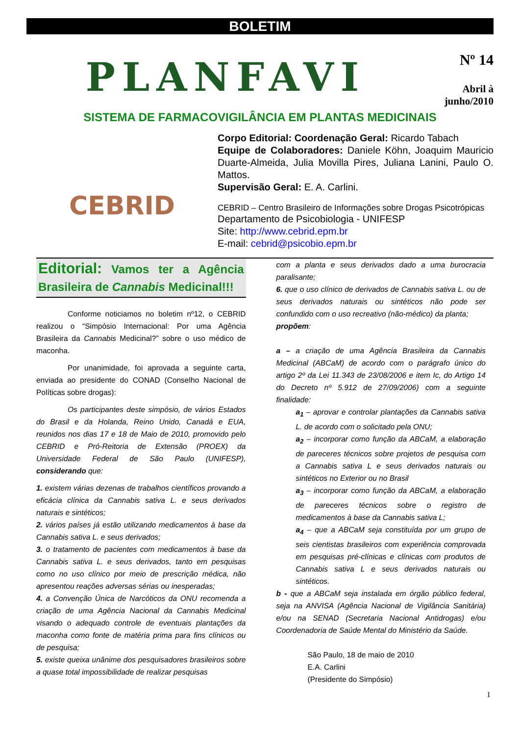BOLETIM
PLANFAVI
Nº 14
Abril à
junho/2010
SISTEMA DE FARMACOVIGILÂNCIA EM PLANTAS MEDICINAIS
CEBRID
Corpo Editorial: Coordenação Geral: Ricardo Tabach
Equipe de Colaboradores: Daniele Köhn, Joaquim Mauricio Duarte-Almeida, Julia Movilla Pires, Juliana Lanini, Paulo O. Mattos.
Supervisão Geral: E. A. Carlini.
CEBRID – Centro Brasileiro de Informações sobre Drogas Psicotrópicas
Departamento de Psicobiologia - UNIFESP
Site: http://www.cebrid.epm.br
E-mail: cebrid@psicobio.epm.br
Editorial: Vamos ter a Agência Brasileira de Cannabis Medicinal!!!
Conforme noticiamos no boletim nº12, o CEBRID realizou o “Simpósio Internacional: Por uma Agência Brasileira da Cannabis Medicinal?” sobre o uso médico de maconha.
Por unanimidade, foi aprovada a seguinte carta, enviada ao presidente do CONAD (Conselho Nacional de Políticas sobre drogas):
Os participantes deste simpósio, de vários Estados do Brasil e da Holanda, Reino Unido, Canadá e EUA, reunidos nos dias 17 e 18 de Maio de 2010, promovido pelo CEBRID e Pró-Reitoria de Extensão (PROEX) da Universidade Federal de São Paulo (UNIFESP), considerando que:
1. existem várias dezenas de trabalhos científicos provando a eficácia clínica da Cannabis sativa L. e seus derivados naturais e sintéticos;
2. vários países já estão utilizando medicamentos à base da Cannabis sativa L. e seus derivados;
3. o tratamento de pacientes com medicamentos à base da Cannabis sativa L. e seus derivados, tanto em pesquisas como no uso clínico por meio de prescrição médica, não apresentou reações adversas sérias ou inesperadas;
4. a Convenção Única de Narcóticos da ONU recomenda a criação de uma Agência Nacional da Cannabis Medicinal visando o adequado controle de eventuais plantações da maconha como fonte de matéria prima para fins clínicos ou de pesquisa;
5. existe queixa unânime dos pesquisadores brasileiros sobre a quase total impossibilidade de realizar pesquisas
com a planta e seus derivados dado a uma burocracia paralisante;
6. que o uso clínico de derivados de Cannabis sativa L. ou de seus derivados naturais ou sintéticos não pode ser confundido com o uso recreativo (não-médico) da planta;
propõem:
a – a criação de uma Agência Brasileira da Cannabis Medicinal (ABCaM) de acordo com o parágrafo único do artigo 2º da Lei 11.343 de 23/08/2006 e item Ic, do Artigo 14 do Decreto nº 5.912 de 27/09/2006) com a seguinte finalidade:
a<sub>1</sub> – aprovar e controlar plantações da Cannabis sativa L. de acordo com o solicitado pela ONU;
a<sub>2</sub> – incorporar como função da ABCaM, a elaboração de pareceres técnicos sobre projetos de pesquisa com a Cannabis sativa L e seus derivados naturais ou sintéticos no Exterior ou no Brasil
a<sub>3</sub> – incorporar como função da ABCaM, a elaboração de pareceres técnicos sobre o registro de medicamentos à base da Cannabis sativa L;
a<sub>4</sub> – que a ABCaM seja constituída por um grupo de seis cientistas brasileiros com experiência comprovada em pesquisas pré-clínicas e clínicas com produtos de Cannabis sativa L e seus derivados naturais ou sintéticos.
b - que a ABCaM seja instalada em órgão público federal, seja na ANVISA (Agência Nacional de Vigilância Sanitária) e/ou na SENAD (Secretaria Nacional Antidrogas) e/ou Coordenadoria de Saúde Mental do Ministério da Saúde.
São Paulo, 18 de maio de 2010
E.A. Carlini
(Presidente do Simpósio)
1